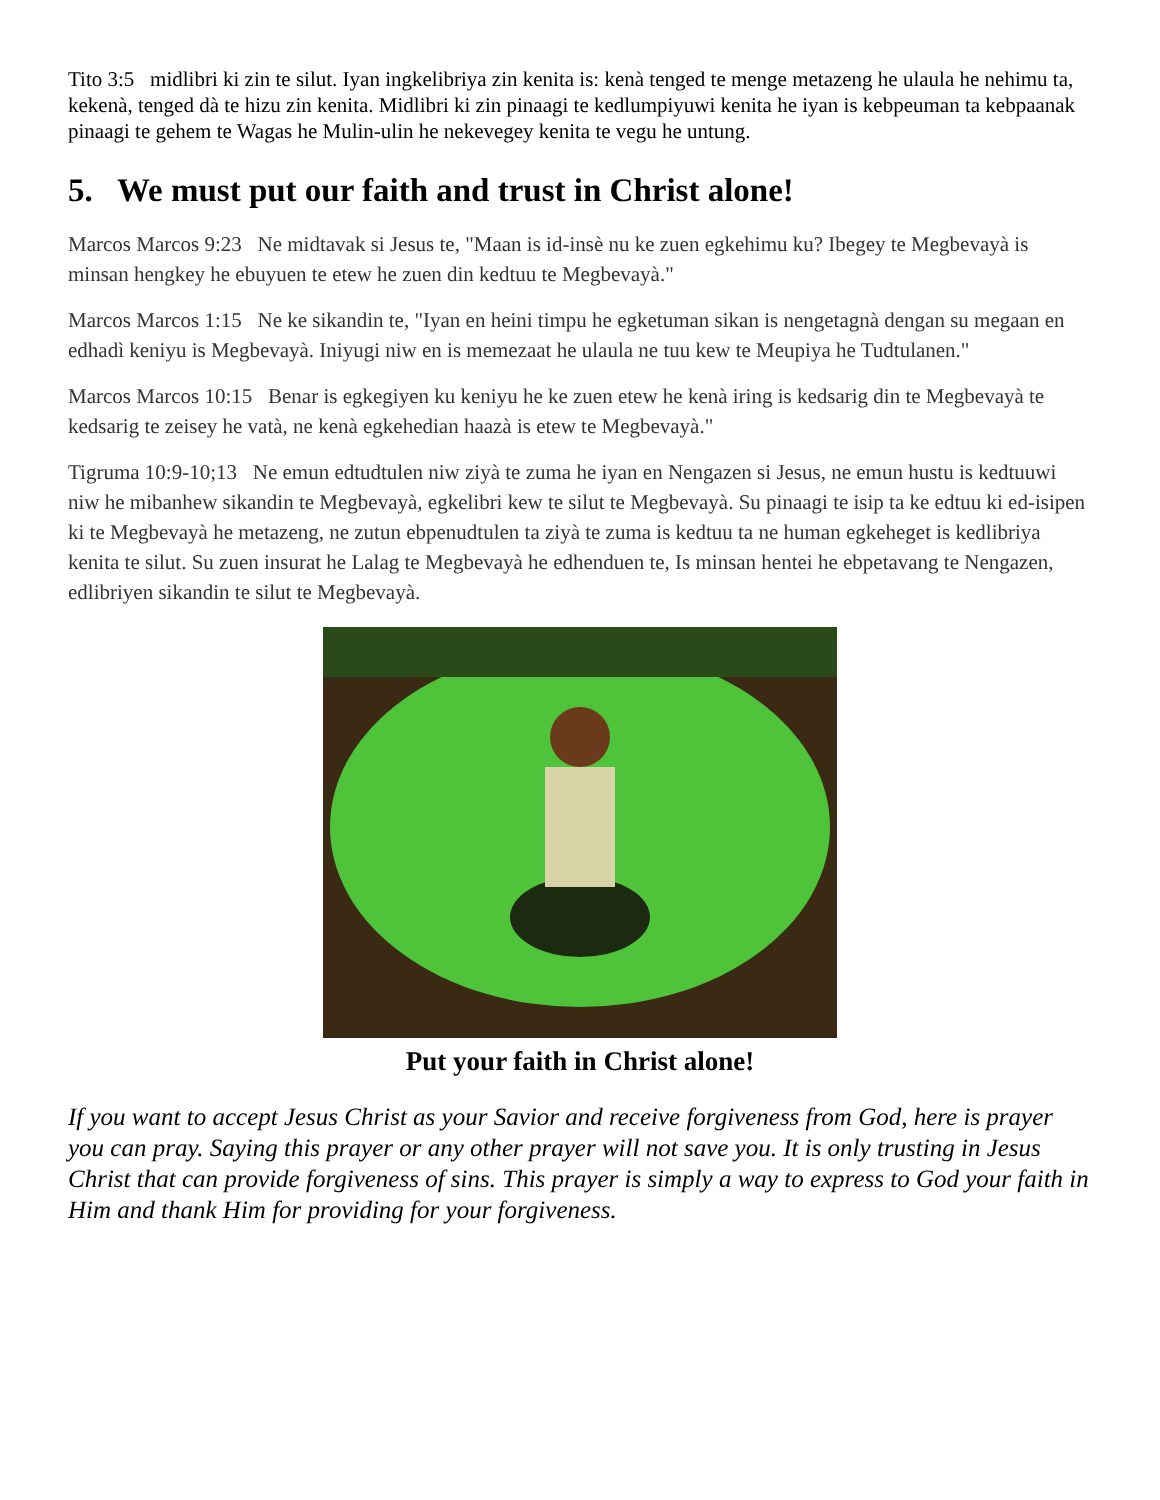Tito 3:5 midlibri ki zin te silut. Iyan ingkelibriya zin kenita is: kenà tenged te menge metazeng he ulaula he nehimu ta, kekenà, tenged dà te hizu zin kenita. Midlibri ki zin pinaagi te kedlumpiyuwi kenita he iyan is kebpeuman ta kebpaanak pinaagi te gehem te Wagas he Mulin-ulin he nekevegey kenita te vegu he untung.
5. We must put our faith and trust in Christ alone!
Marcos Marcos 9:23 Ne midtavak si Jesus te, "Maan is id-insè nu ke zuen egkehimu ku? Ibegey te Megbevayà is minsan hengkey he ebuyuen te etew he zuen din kedtuu te Megbevayà."
Marcos Marcos 1:15 Ne ke sikandin te, "Iyan en heini timpu he egketuman sikan is nengetagnà dengan su megaan en edhadì keniyu is Megbevayà. Iniyugi niw en is memezaat he ulaula ne tuu kew te Meupiya he Tudtulanen."
Marcos Marcos 10:15 Benar is egkegiyen ku keniyu he ke zuen etew he kenà iring is kedsarig din te Megbevayà te kedsarig te zeisey he vatà, ne kenà egkehedian haazà is etew te Megbevayà."
Tigruma 10:9-10;13 Ne emun edtudtulen niw ziyà te zuma he iyan en Nengazen si Jesus, ne emun hustu is kedtuuwi niw he mibanhew sikandin te Megbevayà, egkelibri kew te silut te Megbevayà. Su pinaagi te isip ta ke edtuu ki ed-isipen ki te Megbevayà he metazeng, ne zutun ebpenudtulen ta ziyà te zuma is kedtuu ta ne human egkeheget is kedlibriya kenita te silut. Su zuen insurat he Lalag te Megbevayà he edhenduen te, Is minsan hentei he ebpetavang te Nengazen, edlibriyen sikandin te silut te Megbevayà.
Put your faith in Christ alone!
If you want to accept Jesus Christ as your Savior and receive forgiveness from God, here is prayer you can pray. Saying this prayer or any other prayer will not save you. It is only trusting in Jesus Christ that can provide forgiveness of sins. This prayer is simply a way to express to God your faith in Him and thank Him for providing for your forgiveness.